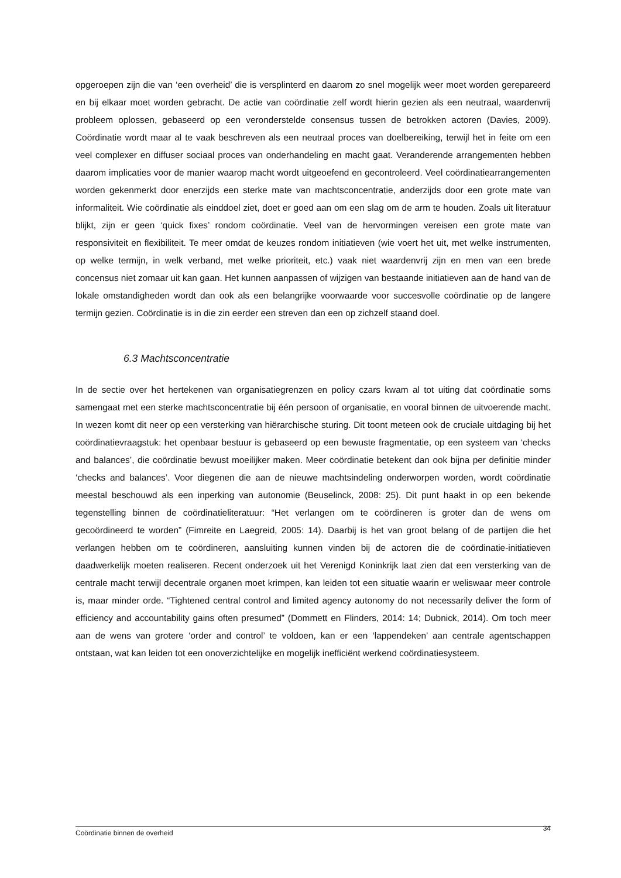opgeroepen zijn die van ‘een overheid’ die is versplinterd en daarom zo snel mogelijk weer moet worden gerepareerd en bij elkaar moet worden gebracht. De actie van coördinatie zelf wordt hierin gezien als een neutraal, waardenvrij probleem oplossen, gebaseerd op een veronderstelde consensus tussen de betrokken actoren (Davies, 2009). Coördinatie wordt maar al te vaak beschreven als een neutraal proces van doelbereiking, terwijl het in feite om een veel complexer en diffuser sociaal proces van onderhandeling en macht gaat. Veranderende arrangementen hebben daarom implicaties voor de manier waarop macht wordt uitgeoefend en gecontroleerd. Veel coördinatiearrangementen worden gekenmerkt door enerzijds een sterke mate van machtsconcentratie, anderzijds door een grote mate van informaliteit. Wie coördinatie als einddoel ziet, doet er goed aan om een slag om de arm te houden. Zoals uit literatuur blijkt, zijn er geen ‘quick fixes’ rondom coördinatie. Veel van de hervormingen vereisen een grote mate van responsiviteit en flexibiliteit. Te meer omdat de keuzes rondom initiatieven (wie voert het uit, met welke instrumenten, op welke termijn, in welk verband, met welke prioriteit, etc.) vaak niet waardenvrij zijn en men van een brede concensus niet zomaar uit kan gaan. Het kunnen aanpassen of wijzigen van bestaande initiatieven aan de hand van de lokale omstandigheden wordt dan ook als een belangrijke voorwaarde voor succesvolle coördinatie op de langere termijn gezien. Coördinatie is in die zin eerder een streven dan een op zichzelf staand doel.
6.3 Machtsconcentratie
In de sectie over het hertekenen van organisatiegrenzen en policy czars kwam al tot uiting dat coördinatie soms samengaat met een sterke machtsconcentratie bij één persoon of organisatie, en vooral binnen de uitvoerende macht. In wezen komt dit neer op een versterking van hiërarchische sturing. Dit toont meteen ook de cruciale uitdaging bij het coördinatievraagstuk: het openbaar bestuur is gebaseerd op een bewuste fragmentatie, op een systeem van ‘checks and balances’, die coördinatie bewust moeilijker maken. Meer coördinatie betekent dan ook bijna per definitie minder ‘checks and balances’. Voor diegenen die aan de nieuwe machtsindeling onderworpen worden, wordt coördinatie meestal beschouwd als een inperking van autonomie (Beuselinck, 2008: 25). Dit punt haakt in op een bekende tegenstelling binnen de coördinatieliteratuur: “Het verlangen om te coördineren is groter dan de wens om gecoördineerd te worden” (Fimreite en Laegreid, 2005: 14). Daarbij is het van groot belang of de partijen die het verlangen hebben om te coördineren, aansluiting kunnen vinden bij de actoren die de coördinatie-initiatieven daadwerkelijk moeten realiseren. Recent onderzoek uit het Verenigd Koninkrijk laat zien dat een versterking van de centrale macht terwijl decentrale organen moet krimpen, kan leiden tot een situatie waarin er weliswaar meer controle is, maar minder orde. “Tightened central control and limited agency autonomy do not necessarily deliver the form of efficiency and accountability gains often presumed” (Dommett en Flinders, 2014: 14; Dubnick, 2014). Om toch meer aan de wens van grotere ‘order and control’ te voldoen, kan er een ‘lappendeken’ aan centrale agentschappen ontstaan, wat kan leiden tot een onoverzichtelijke en mogelijk inefficiënt werkend coördinatiesysteem.
Coördinatie binnen de overheid 34